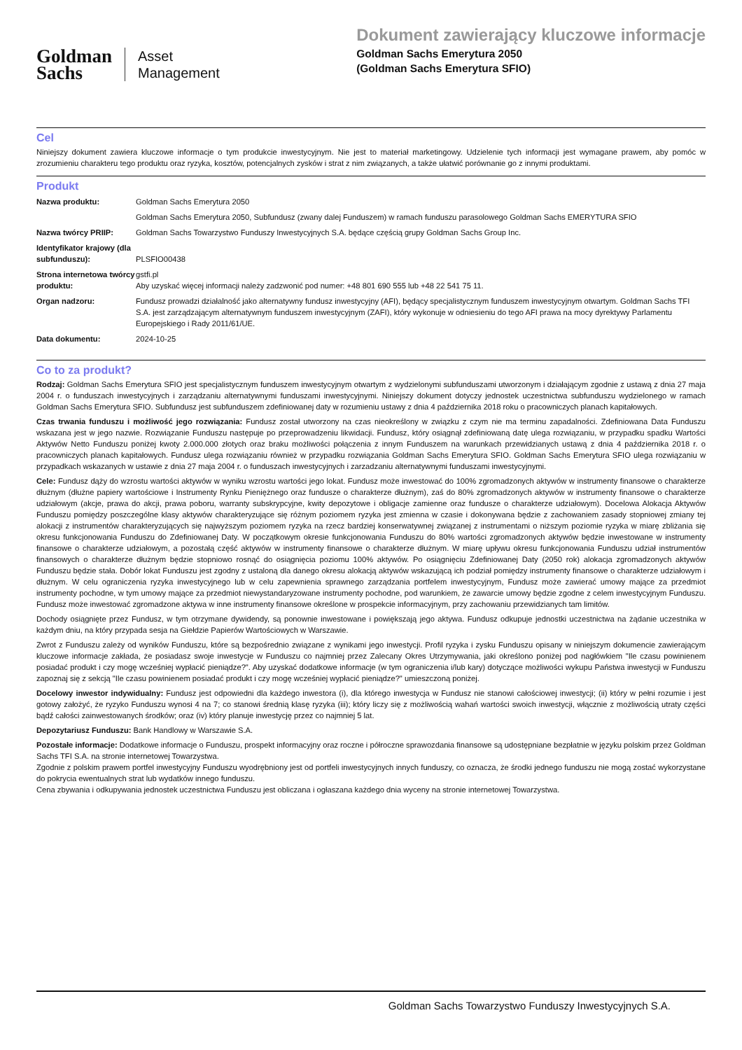Goldman
Sachs
Asset
Management
Dokument zawierający kluczowe informacje
Goldman Sachs Emerytura 2050
(Goldman Sachs Emerytura SFIO)
Cel
Niniejszy dokument zawiera kluczowe informacje o tym produkcie inwestycyjnym. Nie jest to materiał marketingowy. Udzielenie tych informacji jest wymagane prawem, aby pomóc w zrozumieniu charakteru tego produktu oraz ryzyka, kosztów, potencjalnych zysków i strat z nim związanych, a także ułatwić porównanie go z innymi produktami.
Produkt
| Nazwa produktu: | Goldman Sachs Emerytura 2050 |
| | Goldman Sachs Emerytura 2050, Subfundusz (zwany dalej Funduszem) w ramach funduszu parasolowego Goldman Sachs EMERYTURA SFIO |
| Nazwa twórcy PRIIP: | Goldman Sachs Towarzystwo Funduszy Inwestycyjnych S.A. będące częścią grupy Goldman Sachs Group Inc. |
| Identyfikator krajowy (dla subfunduszu): | PLSFIO00438 |
| Strona internetowa twórcy produktu: | gstfi.pl Aby uzyskać więcej informacji należy zadzwonić pod numer: +48 801 690 555 lub +48 22 541 75 11. |
| Organ nadzoru: | Fundusz prowadzi działalność jako alternatywny fundusz inwestycyjny (AFI), będący specjalistycznym funduszem inwestycyjnym otwartym. Goldman Sachs TFI S.A. jest zarządzającym alternatywnym funduszem inwestycyjnym (ZAFI), który wykonuje w odniesieniu do tego AFI prawa na mocy dyrektywy Parlamentu Europejskiego i Rady 2011/61/UE. |
| Data dokumentu: | 2024-10-25 |
Co to za produkt?
Rodzaj: Goldman Sachs Emerytura SFIO jest specjalistycznym funduszem inwestycyjnym otwartym z wydzielonymi subfunduszami utworzonym i działającym zgodnie z ustawą z dnia 27 maja 2004 r. o funduszach inwestycyjnych i zarządzaniu alternatywnymi funduszami inwestycyjnymi. Niniejszy dokument dotyczy jednostek uczestnictwa subfunduszu wydzielonego w ramach Goldman Sachs Emerytura SFIO. Subfundusz jest subfunduszem zdefiniowanej daty w rozumieniu ustawy z dnia 4 października 2018 roku o pracowniczych planach kapitałowych.
Czas trwania funduszu i możliwość jego rozwiązania: Fundusz został utworzony na czas nieokreślony w związku z czym nie ma terminu zapadalności. Zdefiniowana Data Funduszu wskazana jest w jego nazwie. Rozwiązanie Funduszu następuje po przeprowadzeniu likwidacji. Fundusz, który osiągnął zdefiniowaną datę ulega rozwiązaniu, w przypadku spadku Wartości Aktywów Netto Funduszu poniżej kwoty 2.000.000 złotych oraz braku możliwości połączenia z innym Funduszem na warunkach przewidzianych ustawą z dnia 4 października 2018 r. o pracowniczych planach kapitałowych. Fundusz ulega rozwiązaniu również w przypadku rozwiązania Goldman Sachs Emerytura SFIO. Goldman Sachs Emerytura SFIO ulega rozwiązaniu w przypadkach wskazanych w ustawie z dnia 27 maja 2004 r. o funduszach inwestycyjnych i zarzadzaniu alternatywnymi funduszami inwestycyjnymi.
Cele: Fundusz dąży do wzrostu wartości aktywów w wyniku wzrostu wartości jego lokat. Fundusz może inwestować do 100% zgromadzonych aktywów w instrumenty finansowe o charakterze dłużnym (dłużne papiery wartościowe i Instrumenty Rynku Pieniężnego oraz fundusze o charakterze dłużnym), zaś do 80% zgromadzonych aktywów w instrumenty finansowe o charakterze udziałowym (akcje, prawa do akcji, prawa poboru, warranty subskrypcyjne, kwity depozytowe i obligacje zamienne oraz fundusze o charakterze udziałowym). Docelowa Alokacja Aktywów Funduszu pomiędzy poszczególne klasy aktywów charakteryzujące się różnym poziomem ryzyka jest zmienna w czasie i dokonywana będzie z zachowaniem zasady stopniowej zmiany tej alokacji z instrumentów charakteryzujących się najwyższym poziomem ryzyka na rzecz bardziej konserwatywnej związanej z instrumentami o niższym poziomie ryzyka w miarę zbliżania się okresu funkcjonowania Funduszu do Zdefiniowanej Daty. W początkowym okresie funkcjonowania Funduszu do 80% wartości zgromadzonych aktywów będzie inwestowane w instrumenty finansowe o charakterze udziałowym, a pozostałą część aktywów w instrumenty finansowe o charakterze dłużnym. W miarę upływu okresu funkcjonowania Funduszu udział instrumentów finansowych o charakterze dłużnym będzie stopniowo rosnąć do osiągnięcia poziomu 100% aktywów. Po osiągnięciu Zdefiniowanej Daty (2050 rok) alokacja zgromadzonych aktywów Funduszu będzie stała. Dobór lokat Funduszu jest zgodny z ustaloną dla danego okresu alokacją aktywów wskazującą ich podział pomiędzy instrumenty finansowe o charakterze udziałowym i dłużnym. W celu ograniczenia ryzyka inwestycyjnego lub w celu zapewnienia sprawnego zarządzania portfelem inwestycyjnym, Fundusz może zawierać umowy mające za przedmiot instrumenty pochodne, w tym umowy mające za przedmiot niewystandaryzowane instrumenty pochodne, pod warunkiem, że zawarcie umowy będzie zgodne z celem inwestycyjnym Funduszu. Fundusz może inwestować zgromadzone aktywa w inne instrumenty finansowe określone w prospekcie informacyjnym, przy zachowaniu przewidzianych tam limitów.
Dochody osiągnięte przez Fundusz, w tym otrzymane dywidendy, są ponownie inwestowane i powiększają jego aktywa. Fundusz odkupuje jednostki uczestnictwa na żądanie uczestnika w każdym dniu, na który przypada sesja na Giełdzie Papierów Wartościowych w Warszawie.
Zwrot z Funduszu zależy od wyników Funduszu, które są bezpośrednio związane z wynikami jego inwestycji. Profil ryzyka i zysku Funduszu opisany w niniejszym dokumencie zawierającym kluczowe informacje zakłada, że posiadasz swoje inwestycje w Funduszu co najmniej przez Zalecany Okres Utrzymywania, jaki określono poniżej pod nagłówkiem "Ile czasu powinienem posiadać produkt i czy mogę wcześniej wypłacić pieniądze?". Aby uzyskać dodatkowe informacje (w tym ograniczenia i/lub kary) dotyczące możliwości wykupu Państwa inwestycji w Funduszu zapoznaj się z sekcją "Ile czasu powinienem posiadać produkt i czy mogę wcześniej wypłacić pieniądze?" umieszczoną poniżej.
Docelowy inwestor indywidualny: Fundusz jest odpowiedni dla każdego inwestora (i), dla którego inwestycja w Fundusz nie stanowi całościowej inwestycji; (ii) który w pełni rozumie i jest gotowy założyć, że ryzyko Funduszu wynosi 4 na 7; co stanowi średnią klasę ryzyka (iii); który liczy się z możliwością wahań wartości swoich inwestycji, włącznie z możliwością utraty części bądź całości zainwestowanych środków; oraz (iv) który planuje inwestycję przez co najmniej 5 lat.
Depozytariusz Funduszu: Bank Handlowy w Warszawie S.A.
Pozostałe informacje: Dodatkowe informacje o Funduszu, prospekt informacyjny oraz roczne i półroczne sprawozdania finansowe są udostępniane bezpłatnie w języku polskim przez Goldman Sachs TFI S.A. na stronie internetowej Towarzystwa.
Zgodnie z polskim prawem portfel inwestycyjny Funduszu wyodrębniony jest od portfeli inwestycyjnych innych funduszy, co oznacza, że środki jednego funduszu nie mogą zostać wykorzystane do pokrycia ewentualnych strat lub wydatków innego funduszu.
Cena zbywania i odkupywania jednostek uczestnictwa Funduszu jest obliczana i ogłaszana każdego dnia wyceny na stronie internetowej Towarzystwa.
Goldman Sachs Towarzystwo Funduszy Inwestycyjnych S.A.